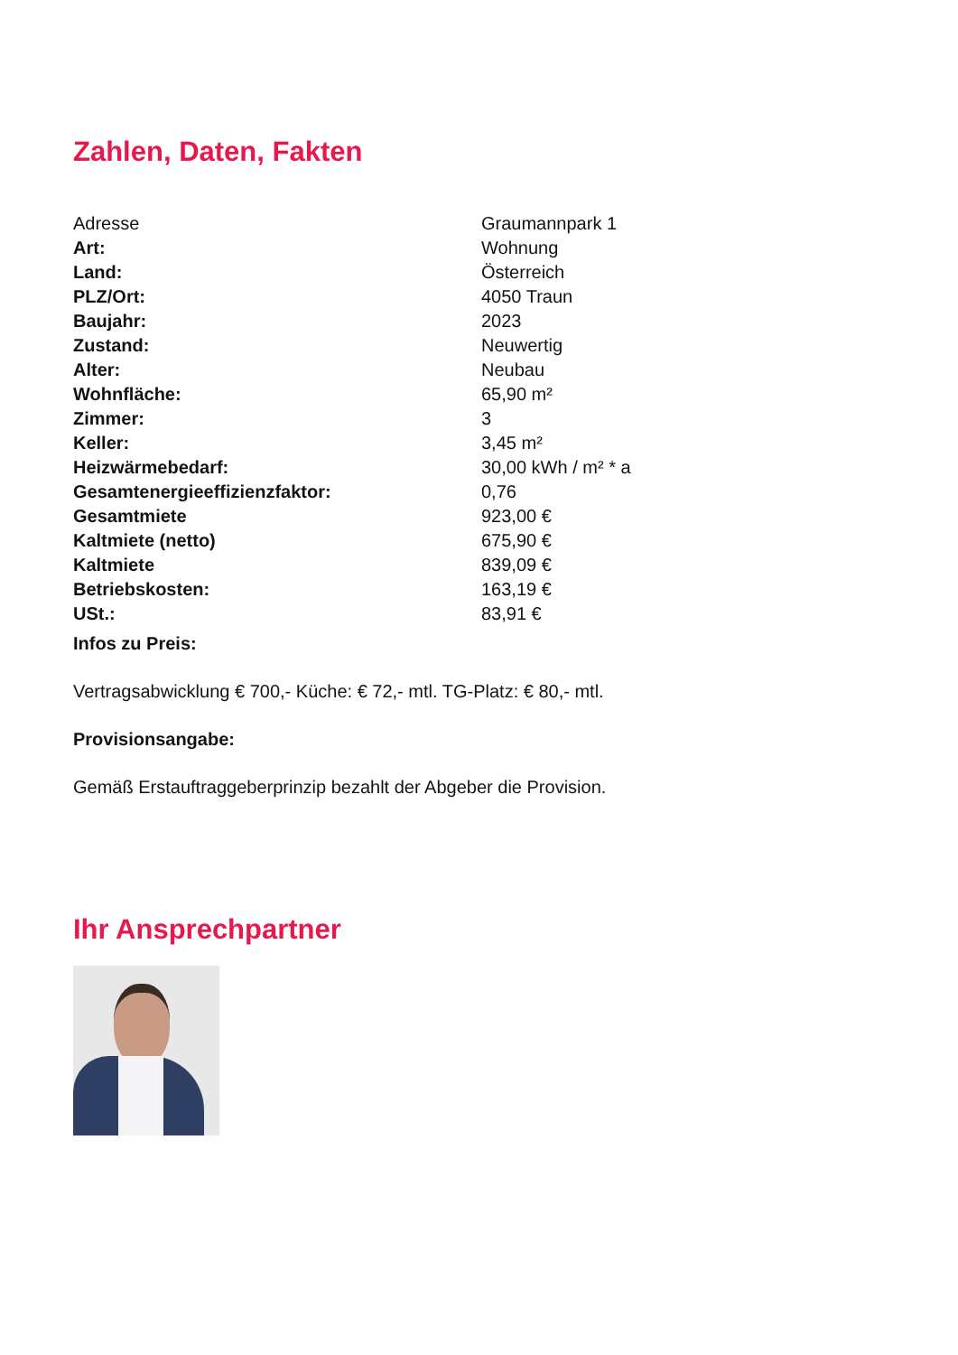Zahlen, Daten, Fakten
| Adresse | Graumannpark 1 |
| Art: | Wohnung |
| Land: | Österreich |
| PLZ/Ort: | 4050 Traun |
| Baujahr: | 2023 |
| Zustand: | Neuwertig |
| Alter: | Neubau |
| Wohnfläche: | 65,90 m² |
| Zimmer: | 3 |
| Keller: | 3,45 m² |
| Heizwärmebedarf: | 30,00 kWh / m² * a |
| Gesamtenergieeffizienzfaktor: | 0,76 |
| Gesamtmiete | 923,00 € |
| Kaltmiete (netto) | 675,90 € |
| Kaltmiete | 839,09 € |
| Betriebskosten: | 163,19 € |
| USt.: | 83,91 € |
Infos zu Preis:
Vertragsabwicklung € 700,- Küche: € 72,- mtl. TG-Platz: € 80,- mtl.
Provisionsangabe:
Gemäß Erstauftraggeberprinzip bezahlt der Abgeber die Provision.
Ihr Ansprechpartner